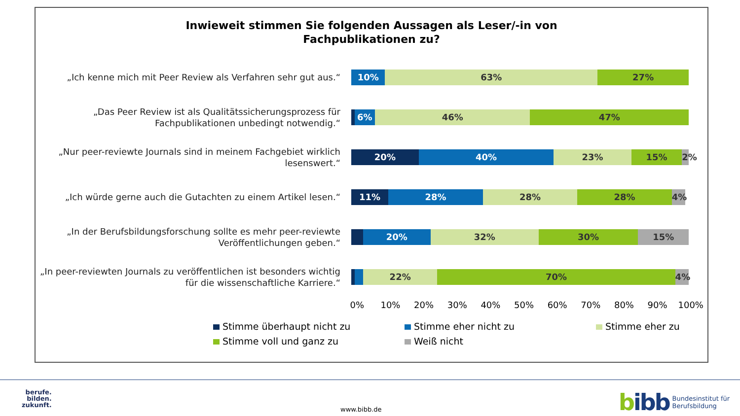Inwieweit stimmen Sie folgenden Aussagen als Leser/-in von
Fachpublikationen zu?
„Ich kenne mich mit Peer Review als Verfahren sehr gut aus.“
10% 63% 27%
„Das Peer Review ist als Qualitätssicherungsprozess für Fachpublikationen unbedingt notwendig.“
6% 46% 47%
„Nur peer-reviewte Journals sind in meinem Fachgebiet wirklich lesenswert.“
20% 40% 23% 15% 2%
„Ich würde gerne auch die Gutachten zu einem Artikel lesen.“
11% 28% 28% 28% 4%
„In der Berufsbildungsforschung sollte es mehr peer-reviewte Veröffentlichungen geben.“
20% 32% 30% 15%
„In peer-reviewten Journals zu veröffentlichen ist besonders wichtig für die wissenschaftliche Karriere.“
22% 70% 4%
0% 10% 20% 30% 40% 50% 60% 70% 80% 90% 100%
Stimme überhaupt nicht zu
Stimme eher nicht zu
Stimme eher zu
Stimme voll und ganz zu
Weiß nicht
berufe.
bilden.
zukunft.
www.bibb.de
bibb Bundesinstitut für
Berufsbildung